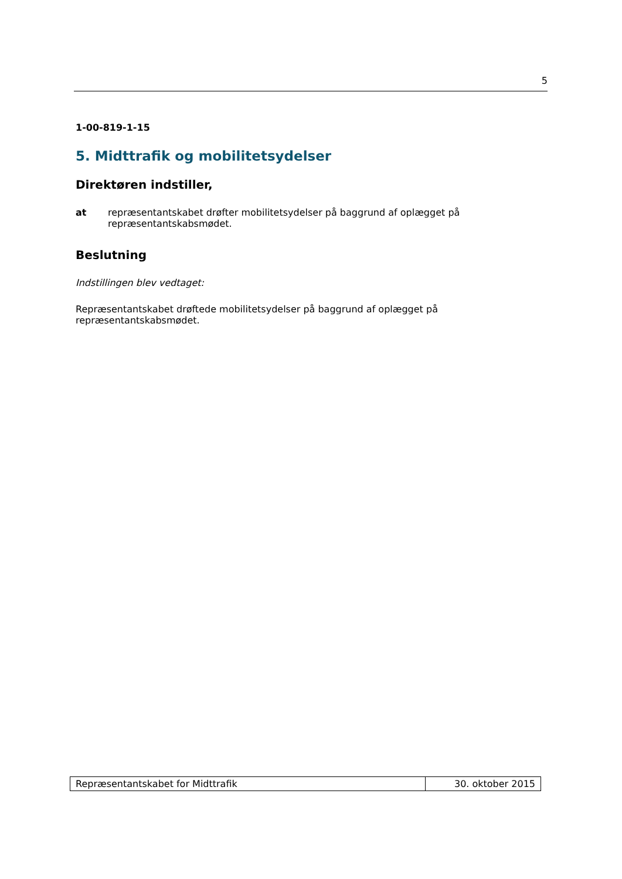5
1-00-819-1-15
5. Midttrafik og mobilitetsydelser
Direktøren indstiller,
at repræsentantskabet drøfter mobilitetsydelser på baggrund af oplægget på repræsentantskabsmødet.
Beslutning
Indstillingen blev vedtaget:
Repræsentantskabet drøftede mobilitetsydelser på baggrund af oplægget på repræsentantskabsmødet.
Repræsentantskabet for Midttrafik
30. oktober 2015